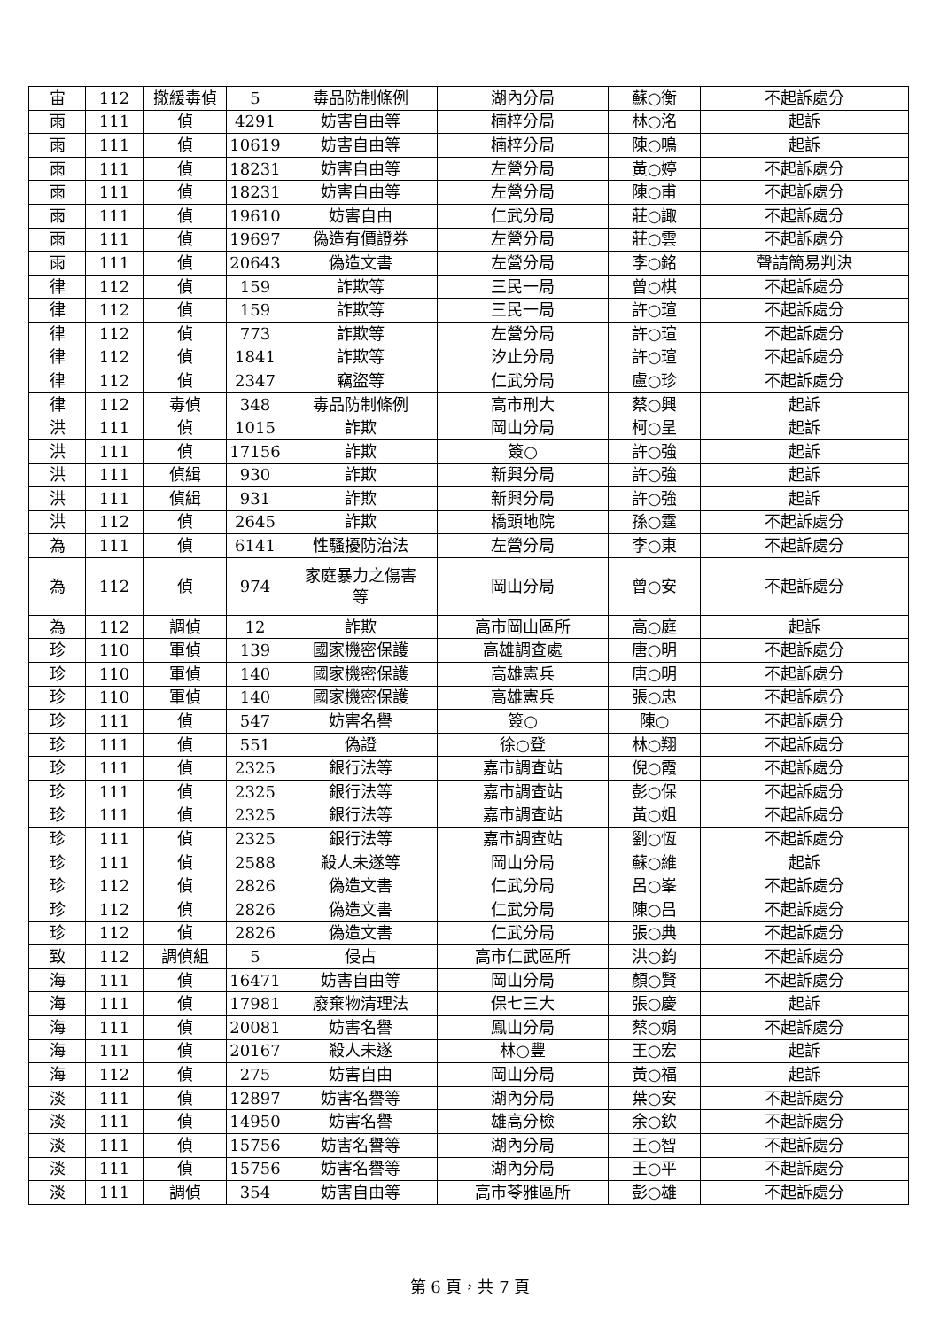| 宙 | 112 | 撤緩毒偵 | 5 | 毒品防制條例 | 湖內分局 | 蘇○衡 | 不起訴處分 |
| 雨 | 111 | 偵 | 4291 | 妨害自由等 | 楠梓分局 | 林○洺 | 起訴 |
| 雨 | 111 | 偵 | 10619 | 妨害自由等 | 楠梓分局 | 陳○鳴 | 起訴 |
| 雨 | 111 | 偵 | 18231 | 妨害自由等 | 左營分局 | 黃○婷 | 不起訴處分 |
| 雨 | 111 | 偵 | 18231 | 妨害自由等 | 左營分局 | 陳○甫 | 不起訴處分 |
| 雨 | 111 | 偵 | 19610 | 妨害自由 | 仁武分局 | 莊○諏 | 不起訴處分 |
| 雨 | 111 | 偵 | 19697 | 偽造有價證券 | 左營分局 | 莊○雲 | 不起訴處分 |
| 雨 | 111 | 偵 | 20643 | 偽造文書 | 左營分局 | 李○銘 | 聲請簡易判決 |
| 律 | 112 | 偵 | 159 | 詐欺等 | 三民一局 | 曾○棋 | 不起訴處分 |
| 律 | 112 | 偵 | 159 | 詐欺等 | 三民一局 | 許○瑄 | 不起訴處分 |
| 律 | 112 | 偵 | 773 | 詐欺等 | 左營分局 | 許○瑄 | 不起訴處分 |
| 律 | 112 | 偵 | 1841 | 詐欺等 | 汐止分局 | 許○瑄 | 不起訴處分 |
| 律 | 112 | 偵 | 2347 | 竊盜等 | 仁武分局 | 盧○珍 | 不起訴處分 |
| 律 | 112 | 毒偵 | 348 | 毒品防制條例 | 高市刑大 | 蔡○興 | 起訴 |
| 洪 | 111 | 偵 | 1015 | 詐欺 | 岡山分局 | 柯○呈 | 起訴 |
| 洪 | 111 | 偵 | 17156 | 詐欺 | 簽○ | 許○強 | 起訴 |
| 洪 | 111 | 偵緝 | 930 | 詐欺 | 新興分局 | 許○強 | 起訴 |
| 洪 | 111 | 偵緝 | 931 | 詐欺 | 新興分局 | 許○強 | 起訴 |
| 洪 | 112 | 偵 | 2645 | 詐欺 | 橋頭地院 | 孫○霆 | 不起訴處分 |
| 為 | 111 | 偵 | 6141 | 性騷擾防治法 | 左營分局 | 李○東 | 不起訴處分 |
| 為 | 112 | 偵 | 974 | 家庭暴力之傷害 等 | 岡山分局 | 曾○安 | 不起訴處分 |
| 為 | 112 | 調偵 | 12 | 詐欺 | 高市岡山區所 | 高○庭 | 起訴 |
| 珍 | 110 | 軍偵 | 139 | 國家機密保護 | 高雄調查處 | 唐○明 | 不起訴處分 |
| 珍 | 110 | 軍偵 | 140 | 國家機密保護 | 高雄憲兵 | 唐○明 | 不起訴處分 |
| 珍 | 110 | 軍偵 | 140 | 國家機密保護 | 高雄憲兵 | 張○忠 | 不起訴處分 |
| 珍 | 111 | 偵 | 547 | 妨害名譽 | 簽○ | 陳○ | 不起訴處分 |
| 珍 | 111 | 偵 | 551 | 偽證 | 徐○登 | 林○翔 | 不起訴處分 |
| 珍 | 111 | 偵 | 2325 | 銀行法等 | 嘉市調查站 | 倪○霞 | 不起訴處分 |
| 珍 | 111 | 偵 | 2325 | 銀行法等 | 嘉市調查站 | 彭○保 | 不起訴處分 |
| 珍 | 111 | 偵 | 2325 | 銀行法等 | 嘉市調查站 | 黃○姐 | 不起訴處分 |
| 珍 | 111 | 偵 | 2325 | 銀行法等 | 嘉市調查站 | 劉○恆 | 不起訴處分 |
| 珍 | 111 | 偵 | 2588 | 殺人未遂等 | 岡山分局 | 蘇○維 | 起訴 |
| 珍 | 112 | 偵 | 2826 | 偽造文書 | 仁武分局 | 呂○峯 | 不起訴處分 |
| 珍 | 112 | 偵 | 2826 | 偽造文書 | 仁武分局 | 陳○昌 | 不起訴處分 |
| 珍 | 112 | 偵 | 2826 | 偽造文書 | 仁武分局 | 張○典 | 不起訴處分 |
| 致 | 112 | 調偵組 | 5 | 侵占 | 高市仁武區所 | 洪○鈞 | 不起訴處分 |
| 海 | 111 | 偵 | 16471 | 妨害自由等 | 岡山分局 | 顏○賢 | 不起訴處分 |
| 海 | 111 | 偵 | 17981 | 廢棄物清理法 | 保七三大 | 張○慶 | 起訴 |
| 海 | 111 | 偵 | 20081 | 妨害名譽 | 鳳山分局 | 蔡○娟 | 不起訴處分 |
| 海 | 111 | 偵 | 20167 | 殺人未遂 | 林○豐 | 王○宏 | 起訴 |
| 海 | 112 | 偵 | 275 | 妨害自由 | 岡山分局 | 黃○福 | 起訴 |
| 淡 | 111 | 偵 | 12897 | 妨害名譽等 | 湖內分局 | 葉○安 | 不起訴處分 |
| 淡 | 111 | 偵 | 14950 | 妨害名譽 | 雄高分檢 | 余○欽 | 不起訴處分 |
| 淡 | 111 | 偵 | 15756 | 妨害名譽等 | 湖內分局 | 王○智 | 不起訴處分 |
| 淡 | 111 | 偵 | 15756 | 妨害名譽等 | 湖內分局 | 王○平 | 不起訴處分 |
| 淡 | 111 | 調偵 | 354 | 妨害自由等 | 高市苓雅區所 | 彭○雄 | 不起訴處分 |
第 6 頁，共 7 頁